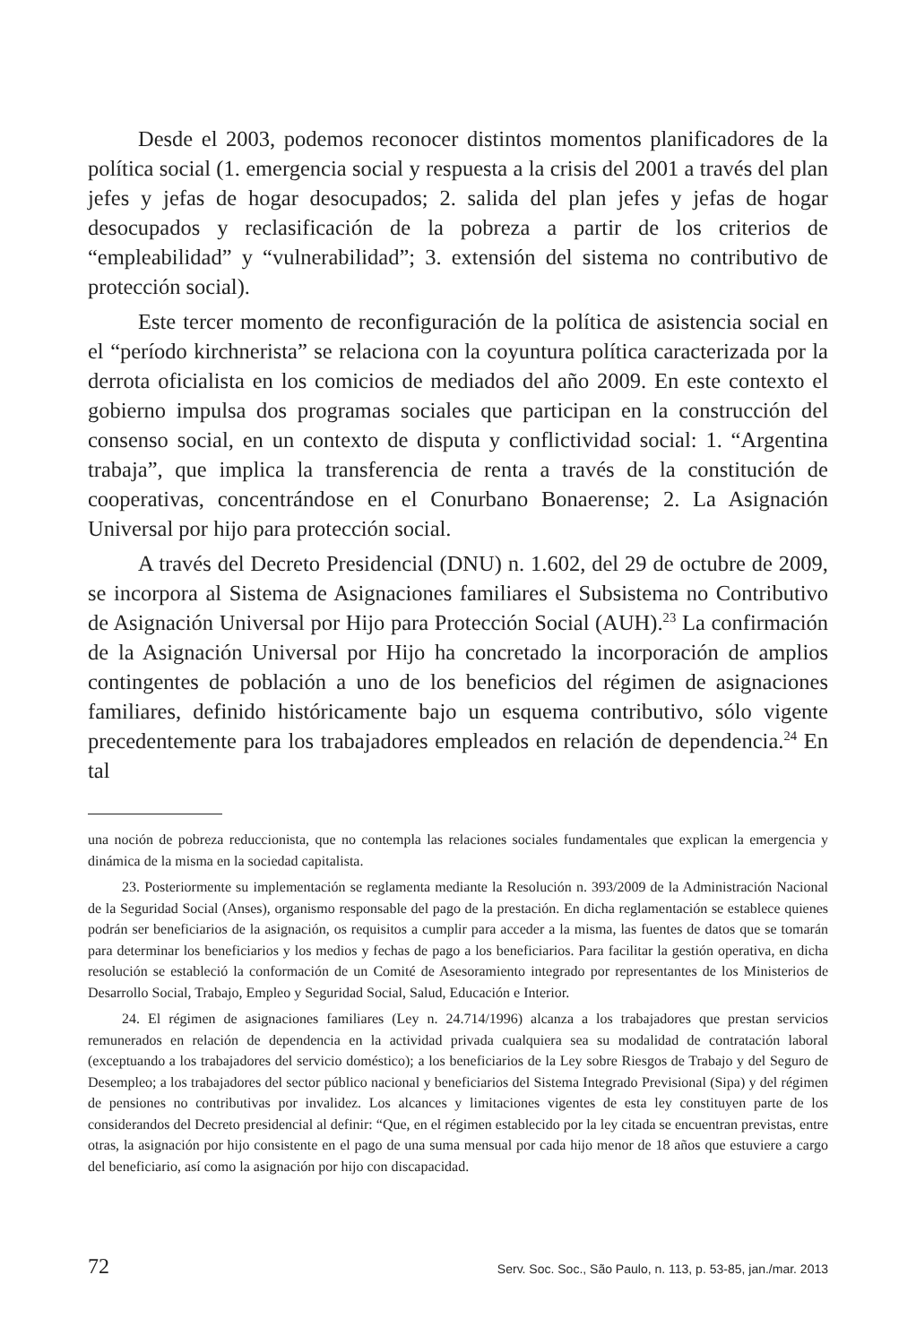Desde el 2003, podemos reconocer distintos momentos planificadores de la política social (1. emergencia social y respuesta a la crisis del 2001 a través del plan jefes y jefas de hogar desocupados; 2. salida del plan jefes y jefas de hogar desocupados y reclasificación de la pobreza a partir de los criterios de “empleabilidad” y “vulnerabilidad”; 3. extensión del sistema no contributivo de protección social).
Este tercer momento de reconfiguración de la política de asistencia social en el “período kirchnerista” se relaciona con la coyuntura política caracterizada por la derrota oficialista en los comicios de mediados del año 2009. En este contexto el gobierno impulsa dos programas sociales que participan en la construcción del consenso social, en un contexto de disputa y conflictividad social: 1. “Argentina trabaja”, que implica la transferencia de renta a través de la constitución de cooperativas, concentrándose en el Conurbano Bonaerense; 2. La Asignación Universal por hijo para protección social.
A través del Decreto Presidencial (DNU) n. 1.602, del 29 de octubre de 2009, se incorpora al Sistema de Asignaciones familiares el Subsistema no Contributivo de Asignación Universal por Hijo para Protección Social (AUH).<sup>23</sup> La confirmación de la Asignación Universal por Hijo ha concretado la incorporación de amplios contingentes de población a uno de los beneficios del régimen de asignaciones familiares, definido históricamente bajo un esquema contributivo, sólo vigente precedentemente para los trabajadores empleados en relación de dependencia.<sup>24</sup> En tal
una noción de pobreza reduccionista, que no contempla las relaciones sociales fundamentales que explican la emergencia y dinámica de la misma en la sociedad capitalista.
23. Posteriormente su implementación se reglamenta mediante la Resolución n. 393/2009 de la Administración Nacional de la Seguridad Social (Anses), organismo responsable del pago de la prestación. En dicha reglamentación se establece quienes podrán ser beneficiarios de la asignación, os requisitos a cumplir para acceder a la misma, las fuentes de datos que se tomarán para determinar los beneficiarios y los medios y fechas de pago a los beneficiarios. Para facilitar la gestión operativa, en dicha resolución se estableció la conformación de un Comité de Asesoramiento integrado por representantes de los Ministerios de Desarrollo Social, Trabajo, Empleo y Seguridad Social, Salud, Educación e Interior.
24. El régimen de asignaciones familiares (Ley n. 24.714/1996) alcanza a los trabajadores que prestan servicios remunerados en relación de dependencia en la actividad privada cualquiera sea su modalidad de contratación laboral (exceptuando a los trabajadores del servicio doméstico); a los beneficiarios de la Ley sobre Riesgos de Trabajo y del Seguro de Desempleo; a los trabajadores del sector público nacional y beneficiarios del Sistema Integrado Previsional (Sipa) y del régimen de pensiones no contributivas por invalidez. Los alcances y limitaciones vigentes de esta ley constituyen parte de los considerandos del Decreto presidencial al definir: “Que, en el régimen establecido por la ley citada se encuentran previstas, entre otras, la asignación por hijo consistente en el pago de una suma mensual por cada hijo menor de 18 años que estuviere a cargo del beneficiario, así como la asignación por hijo con discapacidad.
72 Serv. Soc. Soc., São Paulo, n. 113, p. 53-85, jan./mar. 2013